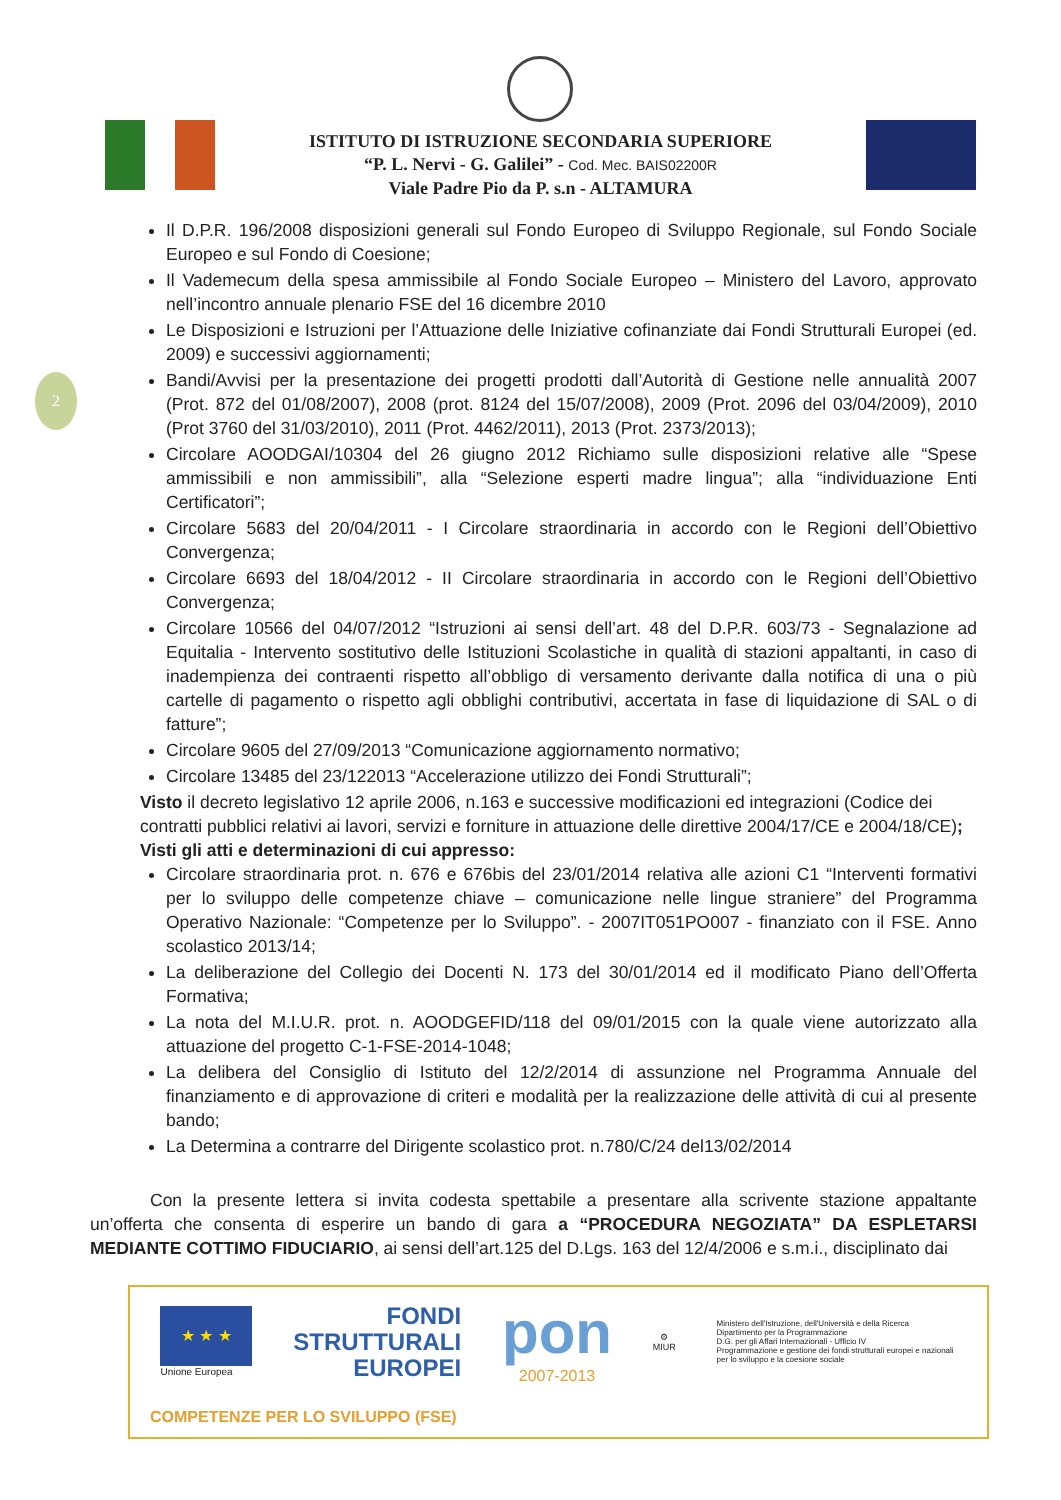ISTITUTO DI ISTRUZIONE SECONDARIA SUPERIORE
“P. L. Nervi - G. Galilei” - Cod. Mec. BAIS02200R
Viale Padre Pio da P. s.n - ALTAMURA
2
Il D.P.R. 196/2008 disposizioni generali sul Fondo Europeo di Sviluppo Regionale, sul Fondo Sociale Europeo e sul Fondo di Coesione;
Il Vademecum della spesa ammissibile al Fondo Sociale Europeo – Ministero del Lavoro, approvato nell’incontro annuale plenario FSE del 16 dicembre 2010
Le Disposizioni e Istruzioni per l’Attuazione delle Iniziative cofinanziate dai Fondi Strutturali Europei (ed. 2009) e successivi aggiornamenti;
Bandi/Avvisi per la presentazione dei progetti prodotti dall’Autorità di Gestione nelle annualità 2007 (Prot. 872 del 01/08/2007), 2008 (prot. 8124 del 15/07/2008), 2009 (Prot. 2096 del 03/04/2009), 2010 (Prot 3760 del 31/03/2010), 2011 (Prot. 4462/2011), 2013 (Prot. 2373/2013);
Circolare AOODGAI/10304 del 26 giugno 2012 Richiamo sulle disposizioni relative alle “Spese ammissibili e non ammissibili”, alla “Selezione esperti madre lingua”; alla “individuazione Enti Certificatori”;
Circolare 5683 del 20/04/2011 - I Circolare straordinaria in accordo con le Regioni dell’Obiettivo Convergenza;
Circolare 6693 del 18/04/2012 - II Circolare straordinaria in accordo con le Regioni dell’Obiettivo Convergenza;
Circolare 10566 del 04/07/2012 “Istruzioni ai sensi dell’art. 48 del D.P.R. 603/73 - Segnalazione ad Equitalia - Intervento sostitutivo delle Istituzioni Scolastiche in qualità di stazioni appaltanti, in caso di inadempienza dei contraenti rispetto all’obbligo di versamento derivante dalla notifica di una o più cartelle di pagamento o rispetto agli obblighi contributivi, accertata in fase di liquidazione di SAL o di fatture”;
Circolare 9605 del 27/09/2013 “Comunicazione aggiornamento normativo;
Circolare 13485 del 23/122013 “Accelerazione utilizzo dei Fondi Strutturali”;
Visto il decreto legislativo 12 aprile 2006, n.163 e successive modificazioni ed integrazioni (Codice dei contratti pubblici relativi ai lavori, servizi e forniture in attuazione delle direttive 2004/17/CE e 2004/18/CE);
Visti gli atti e determinazioni di cui appresso:
Circolare straordinaria prot. n. 676 e 676bis del 23/01/2014 relativa alle azioni C1 “Interventi formativi per lo sviluppo delle competenze chiave – comunicazione nelle lingue straniere” del Programma Operativo Nazionale: “Competenze per lo Sviluppo”. - 2007IT051PO007 - finanziato con il FSE. Anno scolastico 2013/14;
La deliberazione del Collegio dei Docenti N. 173 del 30/01/2014 ed il modificato Piano dell’Offerta Formativa;
La nota del M.I.U.R. prot. n. AOODGEFID/118 del 09/01/2015 con la quale viene autorizzato alla attuazione del progetto C-1-FSE-2014-1048;
La delibera del Consiglio di Istituto del 12/2/2014 di assunzione nel Programma Annuale del finanziamento e di approvazione di criteri e modalità per la realizzazione delle attività di cui al presente bando;
La Determina a contrarre del Dirigente scolastico prot. n.780/C/24 del13/02/2014
Con la presente lettera si invita codesta spettabile a presentare alla scrivente stazione appaltante un’offerta che consenta di esperire un bando di gara a “PROCEDURA NEGOZIATA” DA ESPLETARSI MEDIANTE COTTIMO FIDUCIARIO, ai sensi dell’art.125 del D.Lgs. 163 del 12/4/2006 e s.m.i., disciplinato dai
★ ★ ★
Unione Europea
FONDI
STRUTTURALI
EUROPEI
pon
2007-2013
⚙
MIUR
Ministero dell'Istruzione, dell'Università e della Ricerca
Dipartimento per la Programmazione
D.G. per gli Affari Internazionali - Ufficio IV
Programmazione e gestione dei fondi strutturali europei e nazionali per lo sviluppo e la coesione sociale
COMPETENZE PER LO SVILUPPO (FSE)